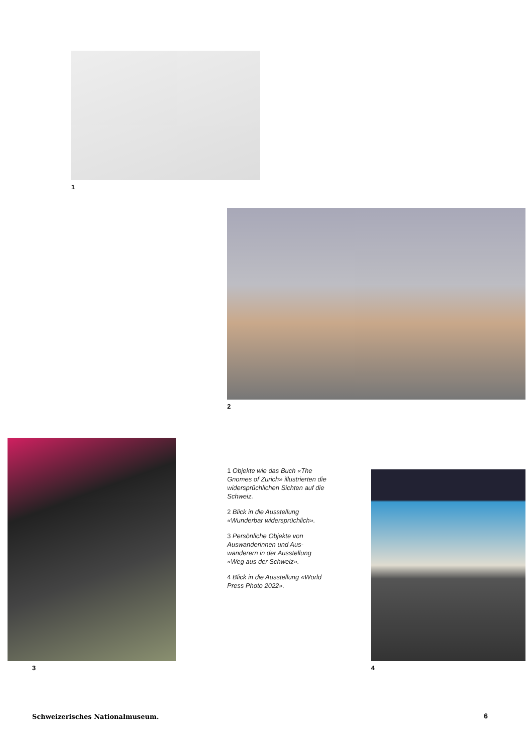1
2
3
1 Objekte wie das Buch «The Gnomes of Zurich» illustrierten die widersprüchlichen Sichten auf die Schweiz.
2 Blick in die Ausstellung «Wunderbar widersprüchlich».
3 Persönliche Objekte von Auswanderinnen und Aus-wanderern in der Ausstellung «Weg aus der Schweiz».
4 Blick in die Ausstellung «World Press Photo 2022».
4
Schweizerisches Nationalmuseum.
6